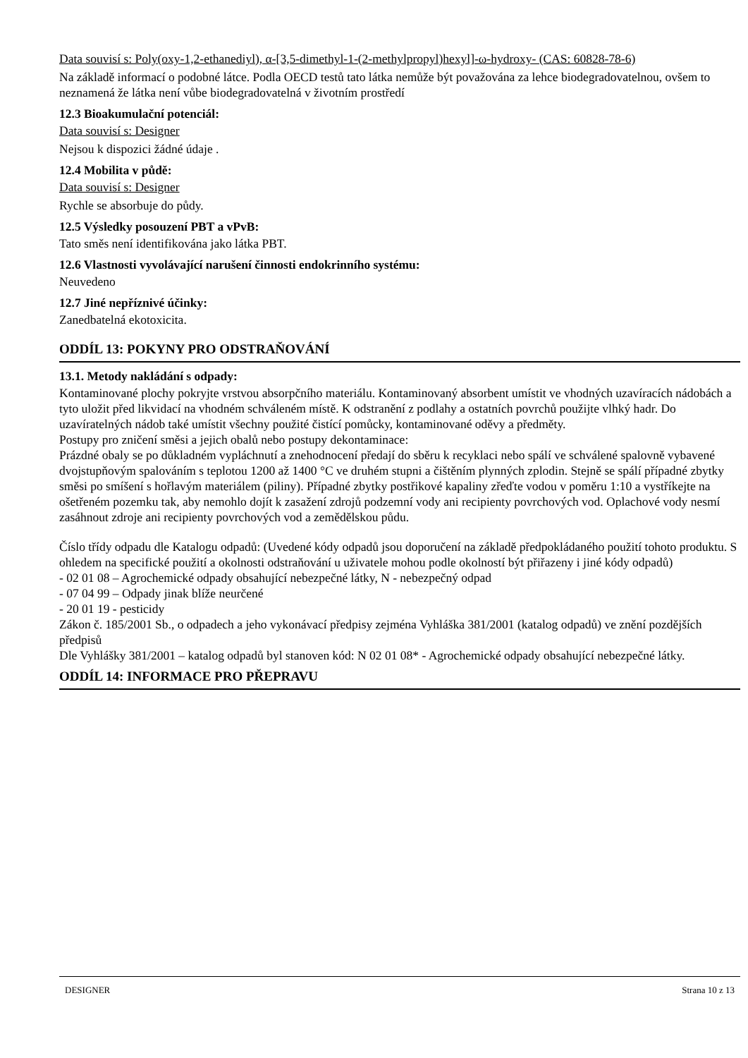Data souvisí s: Poly(oxy-1,2-ethanediyl), α-[3,5-dimethyl-1-(2-methylpropyl)hexyl]-ω-hydroxy- (CAS: 60828-78-6)
Na základě informací o podobné látce. Podla OECD testů tato látka nemůže být považována za lehce biodegradovatelnou, ovšem to neznamená že látka není vůbe biodegradovatelná v životním prostředí
12.3 Bioakumulační potenciál:
Data souvisí s: Designer
Nejsou k dispozici žádné údaje .
12.4 Mobilita v půdě:
Data souvisí s: Designer
Rychle se absorbuje do půdy.
12.5 Výsledky posouzení PBT a vPvB:
Tato směs není identifikována jako látka PBT.
12.6 Vlastnosti vyvolávající narušení činnosti endokrinního systému:
Neuvedeno
12.7 Jiné nepříznivé účinky:
Zanedbatelná ekotoxicita.
ODDÍL 13: POKYNY PRO ODSTRAŇOVÁNÍ
13.1. Metody nakládání s odpady:
Kontaminované plochy pokryjte vrstvou absorpčního materiálu. Kontaminovaný absorbent umístit ve vhodných uzavíracích nádobách a tyto uložit před likvidací na vhodném schváleném místě. K odstranění z podlahy a ostatních povrchů použijte vlhký hadr. Do uzavíratelných nádob také umístit všechny použité čistící pomůcky, kontaminované oděvy a předměty.
Postupy pro zničení směsi a jejich obalů nebo postupy dekontaminace:
Prázdné obaly se po důkladném vypláchnutí a znehodnocení předají do sběru k recyklaci nebo spálí ve schválené spalovně vybavené dvojstupňovým spalováním s teplotou 1200 až 1400 °C ve druhém stupni a čištěním plynných zplodin. Stejně se spálí případné zbytky směsi po smíšení s hořlavým materiálem (piliny). Případné zbytky postřikové kapaliny zřeďte vodou v poměru 1:10 a vystříkejte na ošetřeném pozemku tak, aby nemohlo dojít k zasažení zdrojů podzemní vody ani recipienty povrchových vod. Oplachové vody nesmí zasáhnout zdroje ani recipienty povrchových vod a zemědělskou půdu.
Číslo třídy odpadu dle Katalogu odpadů: (Uvedené kódy odpadů jsou doporučení na základě předpokládaného použití tohoto produktu. S ohledem na specifické použití a okolnosti odstraňování u uživatele mohou podle okolností být přiřazeny i jiné kódy odpadů)
- 02 01 08 – Agrochemické odpady obsahující nebezpečné látky, N - nebezpečný odpad
- 07 04 99 – Odpady jinak blíže neurčené
- 20 01 19 - pesticidy
Zákon č. 185/2001 Sb., o odpadech a jeho vykonávací předpisy zejména Vyhláška 381/2001 (katalog odpadů) ve znění pozdějších předpisů
Dle Vyhlášky 381/2001 – katalog odpadů byl stanoven kód: N 02 01 08* - Agrochemické odpady obsahující nebezpečné látky.
ODDÍL 14: INFORMACE PRO PŘEPRAVU
DESIGNER Strana 10 z 13